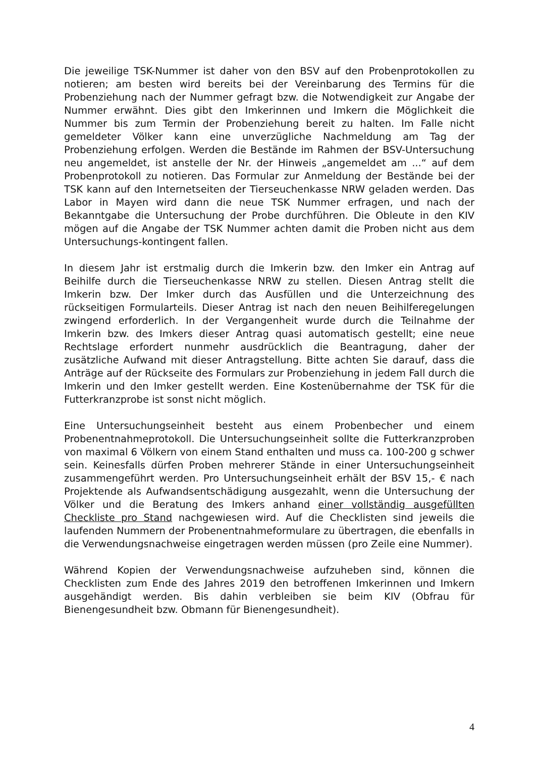Die jeweilige TSK-Nummer ist daher von den BSV auf den Probenprotokollen zu notieren; am besten wird bereits bei der Vereinbarung des Termins für die Probenziehung nach der Nummer gefragt bzw. die Notwendigkeit zur Angabe der Nummer erwähnt. Dies gibt den Imkerinnen und Imkern die Möglichkeit die Nummer bis zum Termin der Probenziehung bereit zu halten. Im Falle nicht gemeldeter Völker kann eine unverzügliche Nachmeldung am Tag der Probenziehung erfolgen. Werden die Bestände im Rahmen der BSV-Untersuchung neu angemeldet, ist anstelle der Nr. der Hinweis „angemeldet am ...“ auf dem Probenprotokoll zu notieren. Das Formular zur Anmeldung der Bestände bei der TSK kann auf den Internetseiten der Tierseuchenkasse NRW geladen werden. Das Labor in Mayen wird dann die neue TSK Nummer erfragen, und nach der Bekanntgabe die Untersuchung der Probe durchführen. Die Obleute in den KIV mögen auf die Angabe der TSK Nummer achten damit die Proben nicht aus dem Untersuchungs-kontingent fallen.
In diesem Jahr ist erstmalig durch die Imkerin bzw. den Imker ein Antrag auf Beihilfe durch die Tierseuchenkasse NRW zu stellen. Diesen Antrag stellt die Imkerin bzw. Der Imker durch das Ausfüllen und die Unterzeichnung des rückseitigen Formularteils. Dieser Antrag ist nach den neuen Beihilferegelungen zwingend erforderlich. In der Vergangenheit wurde durch die Teilnahme der Imkerin bzw. des Imkers dieser Antrag quasi automatisch gestellt; eine neue Rechtslage erfordert nunmehr ausdrücklich die Beantragung, daher der zusätzliche Aufwand mit dieser Antragstellung. Bitte achten Sie darauf, dass die Anträge auf der Rückseite des Formulars zur Probenziehung in jedem Fall durch die Imkerin und den Imker gestellt werden. Eine Kostenübernahme der TSK für die Futterkranzprobe ist sonst nicht möglich.
Eine Untersuchungseinheit besteht aus einem Probenbecher und einem Probenentnahmeprotokoll. Die Untersuchungseinheit sollte die Futterkranzproben von maximal 6 Völkern von einem Stand enthalten und muss ca. 100-200 g schwer sein. Keinesfalls dürfen Proben mehrerer Stände in einer Untersuchungseinheit zusammengeführt werden. Pro Untersuchungseinheit erhält der BSV 15,- € nach Projektende als Aufwandsentschädigung ausgezahlt, wenn die Untersuchung der Völker und die Beratung des Imkers anhand einer vollständig ausgefüllten Checkliste pro Stand nachgewiesen wird. Auf die Checklisten sind jeweils die laufenden Nummern der Probenentnahmeformulare zu übertragen, die ebenfalls in die Verwendungsnachweise eingetragen werden müssen (pro Zeile eine Nummer).
Während Kopien der Verwendungsnachweise aufzuheben sind, können die Checklisten zum Ende des Jahres 2019 den betroffenen Imkerinnen und Imkern ausgehändigt werden. Bis dahin verbleiben sie beim KIV (Obfrau für Bienengesundheit bzw. Obmann für Bienengesundheit).
4